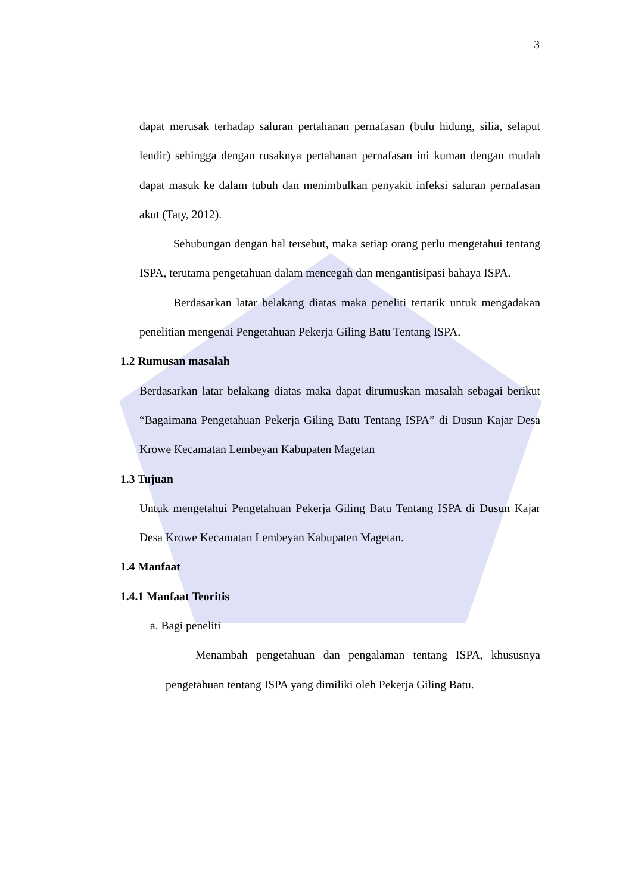3
dapat merusak terhadap saluran pertahanan pernafasan (bulu hidung, silia, selaput lendir) sehingga dengan rusaknya pertahanan pernafasan ini kuman dengan mudah dapat masuk ke dalam tubuh dan menimbulkan penyakit infeksi saluran pernafasan akut (Taty, 2012).
Sehubungan dengan hal tersebut, maka setiap orang perlu mengetahui tentang ISPA, terutama pengetahuan dalam mencegah dan mengantisipasi bahaya ISPA.
Berdasarkan latar belakang diatas maka peneliti tertarik untuk mengadakan penelitian mengenai Pengetahuan Pekerja Giling Batu Tentang ISPA.
1.2 Rumusan masalah
Berdasarkan latar belakang diatas maka dapat dirumuskan masalah sebagai berikut “Bagaimana Pengetahuan Pekerja Giling Batu Tentang ISPA” di Dusun Kajar Desa Krowe Kecamatan Lembeyan Kabupaten Magetan
1.3 Tujuan
Untuk mengetahui Pengetahuan Pekerja Giling Batu Tentang ISPA di Dusun Kajar Desa Krowe Kecamatan Lembeyan Kabupaten Magetan.
1.4 Manfaat
1.4.1 Manfaat Teoritis
a. Bagi peneliti
Menambah pengetahuan dan pengalaman tentang ISPA, khususnya pengetahuan tentang ISPA yang dimiliki oleh Pekerja Giling Batu.